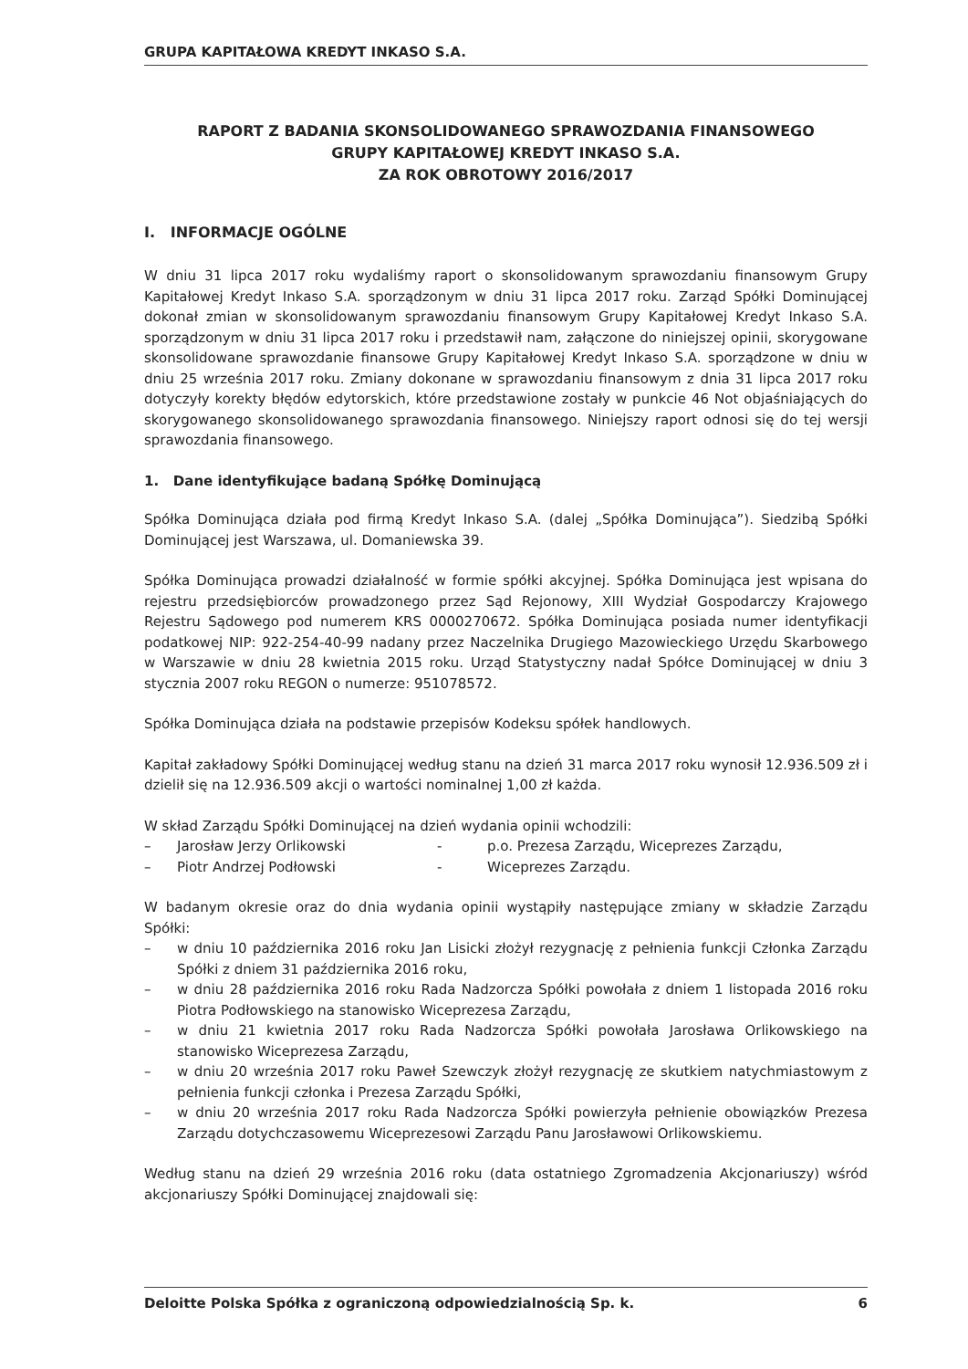GRUPA KAPITAŁOWA KREDYT INKASO S.A.
RAPORT Z BADANIA SKONSOLIDOWANEGO SPRAWOZDANIA FINANSOWEGO
GRUPY KAPITAŁOWEJ KREDYT INKASO S.A.
ZA ROK OBROTOWY 2016/2017
I. INFORMACJE OGÓLNE
W dniu 31 lipca 2017 roku wydaliśmy raport o skonsolidowanym sprawozdaniu finansowym Grupy Kapitałowej Kredyt Inkaso S.A. sporządzonym w dniu 31 lipca 2017 roku. Zarząd Spółki Dominującej dokonał zmian w skonsolidowanym sprawozdaniu finansowym Grupy Kapitałowej Kredyt Inkaso S.A. sporządzonym w dniu 31 lipca 2017 roku i przedstawił nam, załączone do niniejszej opinii, skorygowane skonsolidowane sprawozdanie finansowe Grupy Kapitałowej Kredyt Inkaso S.A. sporządzone w dniu w dniu 25 września 2017 roku. Zmiany dokonane w sprawozdaniu finansowym z dnia 31 lipca 2017 roku dotyczyły korekty błędów edytorskich, które przedstawione zostały w punkcie 46 Not objaśniających do skorygowanego skonsolidowanego sprawozdania finansowego. Niniejszy raport odnosi się do tej wersji sprawozdania finansowego.
1. Dane identyfikujące badaną Spółkę Dominującą
Spółka Dominująca działa pod firmą Kredyt Inkaso S.A. (dalej „Spółka Dominująca”). Siedzibą Spółki Dominującej jest Warszawa, ul. Domaniewska 39.
Spółka Dominująca prowadzi działalność w formie spółki akcyjnej. Spółka Dominująca jest wpisana do rejestru przedsiębiorców prowadzonego przez Sąd Rejonowy, XIII Wydział Gospodarczy Krajowego Rejestru Sądowego pod numerem KRS 0000270672. Spółka Dominująca posiada numer identyfikacji podatkowej NIP: 922-254-40-99 nadany przez Naczelnika Drugiego Mazowieckiego Urzędu Skarbowego w Warszawie w dniu 28 kwietnia 2015 roku. Urząd Statystyczny nadał Spółce Dominującej w dniu 3 stycznia 2007 roku REGON o numerze: 951078572.
Spółka Dominująca działa na podstawie przepisów Kodeksu spółek handlowych.
Kapitał zakładowy Spółki Dominującej według stanu na dzień 31 marca 2017 roku wynosił 12.936.509 zł i dzielił się na 12.936.509 akcji o wartości nominalnej 1,00 zł każda.
W skład Zarządu Spółki Dominującej na dzień wydania opinii wchodzili:
– Jarosław Jerzy Orlikowski - p.o. Prezesa Zarządu, Wiceprezes Zarządu,
– Piotr Andrzej Podłowski - Wiceprezes Zarządu.
W badanym okresie oraz do dnia wydania opinii wystąpiły następujące zmiany w składzie Zarządu Spółki:
– w dniu 10 października 2016 roku Jan Lisicki złożył rezygnację z pełnienia funkcji Członka Zarządu Spółki z dniem 31 października 2016 roku,
– w dniu 28 października 2016 roku Rada Nadzorcza Spółki powołała z dniem 1 listopada 2016 roku Piotra Podłowskiego na stanowisko Wiceprezesa Zarządu,
– w dniu 21 kwietnia 2017 roku Rada Nadzorcza Spółki powołała Jarosława Orlikowskiego na stanowisko Wiceprezesa Zarządu,
– w dniu 20 września 2017 roku Paweł Szewczyk złożył rezygnację ze skutkiem natychmiastowym z pełnienia funkcji członka i Prezesa Zarządu Spółki,
– w dniu 20 września 2017 roku Rada Nadzorcza Spółki powierzyła pełnienie obowiązków Prezesa Zarządu dotychczasowemu Wiceprezesowi Zarządu Panu Jarosławowi Orlikowskiemu.
Według stanu na dzień 29 września 2016 roku (data ostatniego Zgromadzenia Akcjonariuszy) wśród akcjonariuszy Spółki Dominującej znajdowali się:
Deloitte Polska Spółka z ograniczoną odpowiedzialnością Sp. k. 6